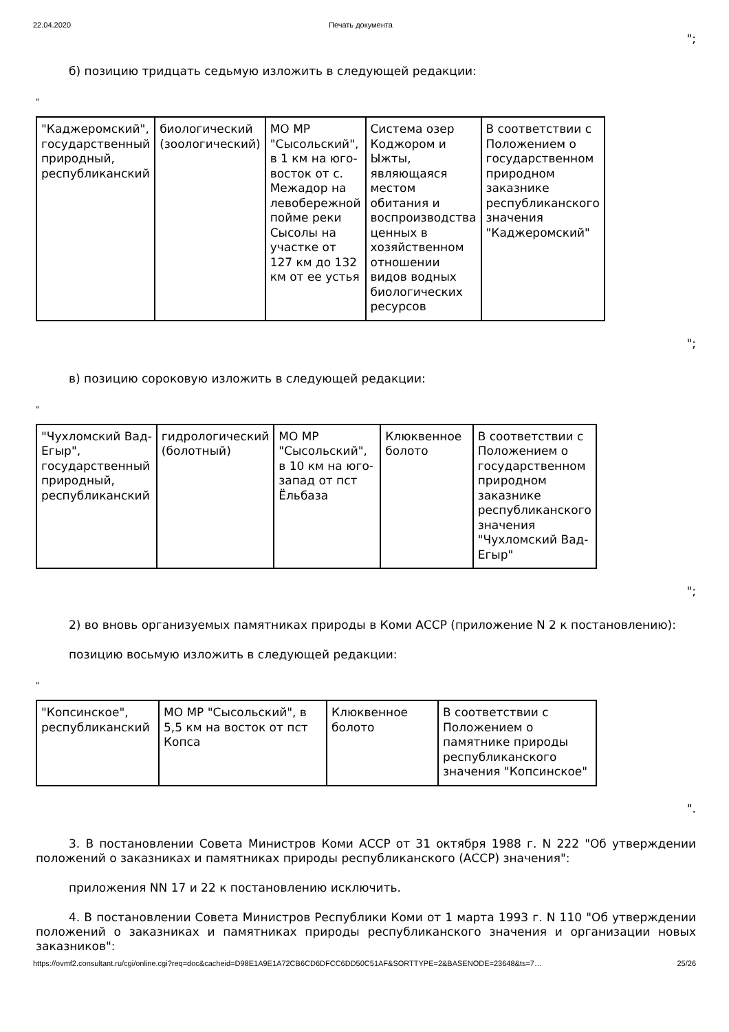22.04.2020 Печать документа
";
б) позицию тридцать седьмую изложить в следующей редакции:
"
| "Каджеромский", государственный природный, республиканский | биологический (зоологический) | МО МР "Сысольский", в 1 км на юго-восток от с. Межадор на левобережной пойме реки Сысолы на участке от 127 км до 132 км от ее устья | Система озер Коджором и Ыжты, являющаяся местом обитания и воспроизводства ценных в хозяйственном отношении видов водных биологических ресурсов | В соответствии с Положением о государственном природном заказнике республиканского значения "Каджеромский" |
";
в) позицию сороковую изложить в следующей редакции:
"
| "Чухломский Вад-Егыр", государственный природный, республиканский | гидрологический (болотный) | МО МР "Сысольский", в 10 км на юго-запад от пст Ёльбаза | Клюквенное болото | В соответствии с Положением о государственном природном заказнике республиканского значения "Чухломский Вад-Егыр" |
";
2) во вновь организуемых памятниках природы в Коми АССР (приложение N 2 к постановлению):
позицию восьмую изложить в следующей редакции:
"
| "Копсинское", республиканский | МО МР "Сысольский", в 5,5 км на восток от пст Копса | Клюквенное болото | В соответствии с Положением о памятнике природы республиканского значения "Копсинское" |
".
3. В постановлении Совета Министров Коми АССР от 31 октября 1988 г. N 222 "Об утверждении положений о заказниках и памятниках природы республиканского (АССР) значения":
приложения NN 17 и 22 к постановлению исключить.
4. В постановлении Совета Министров Республики Коми от 1 марта 1993 г. N 110 "Об утверждении положений о заказниках и памятниках природы республиканского значения и организации новых заказников":
https://ovmf2.consultant.ru/cgi/online.cgi?req=doc&cacheid=D98E1A9E1A72CB6CD6DFCC6DD50C51AF&SORTTYPE=2&BASENODE=23648&ts=7… 25/26